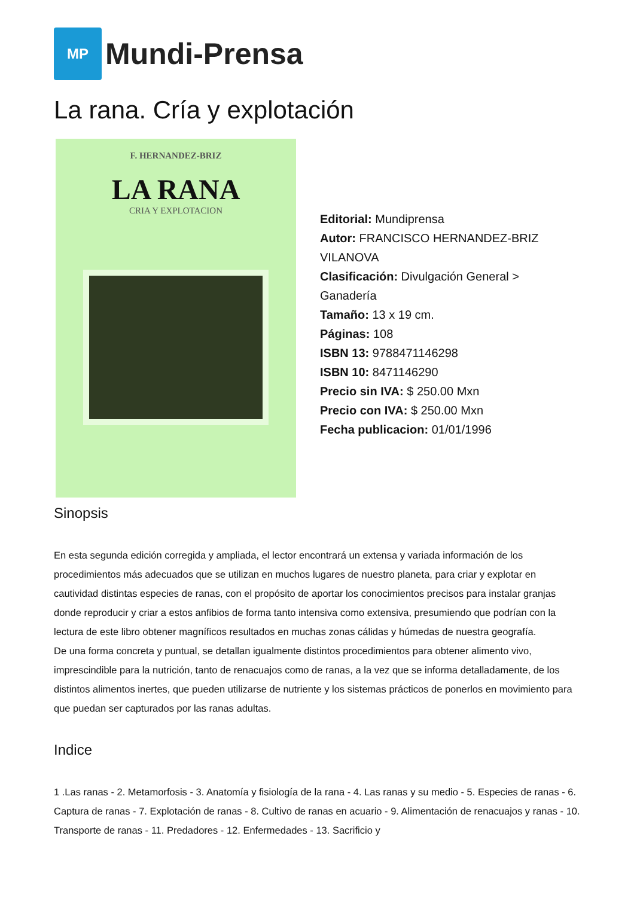MP
Mundi-Prensa
La rana. Cría y explotación
F. HERNANDEZ-BRIZ
LA RANA
CRIA Y EXPLOTACION
Editorial: Mundiprensa
Autor: FRANCISCO HERNANDEZ-BRIZ VILANOVA
Clasificación: Divulgación General > Ganadería
Tamaño: 13 x 19 cm.
Páginas: 108
ISBN 13: 9788471146298
ISBN 10: 8471146290
Precio sin IVA: $ 250.00 Mxn
Precio con IVA: $ 250.00 Mxn
Fecha publicacion: 01/01/1996
Sinopsis
En esta segunda edición corregida y ampliada, el lector encontrará un extensa y variada información de los procedimientos más adecuados que se utilizan en muchos lugares de nuestro planeta, para criar y explotar en cautividad distintas especies de ranas, con el propósito de aportar los conocimientos precisos para instalar granjas donde reproducir y criar a estos anfibios de forma tanto intensiva como extensiva, presumiendo que podrían con la lectura de este libro obtener magníficos resultados en muchas zonas cálidas y húmedas de nuestra geografía.
De una forma concreta y puntual, se detallan igualmente distintos procedimientos para obtener alimento vivo, imprescindible para la nutrición, tanto de renacuajos como de ranas, a la vez que se informa detalladamente, de los distintos alimentos inertes, que pueden utilizarse de nutriente y los sistemas prácticos de ponerlos en movimiento para que puedan ser capturados por las ranas adultas.
Indice
1 .Las ranas - 2. Metamorfosis - 3. Anatomía y fisiología de la rana - 4. Las ranas y su medio - 5. Especies de ranas - 6. Captura de ranas - 7. Explotación de ranas - 8. Cultivo de ranas en acuario - 9. Alimentación de renacuajos y ranas - 10. Transporte de ranas - 11. Predadores - 12. Enfermedades - 13. Sacrificio y